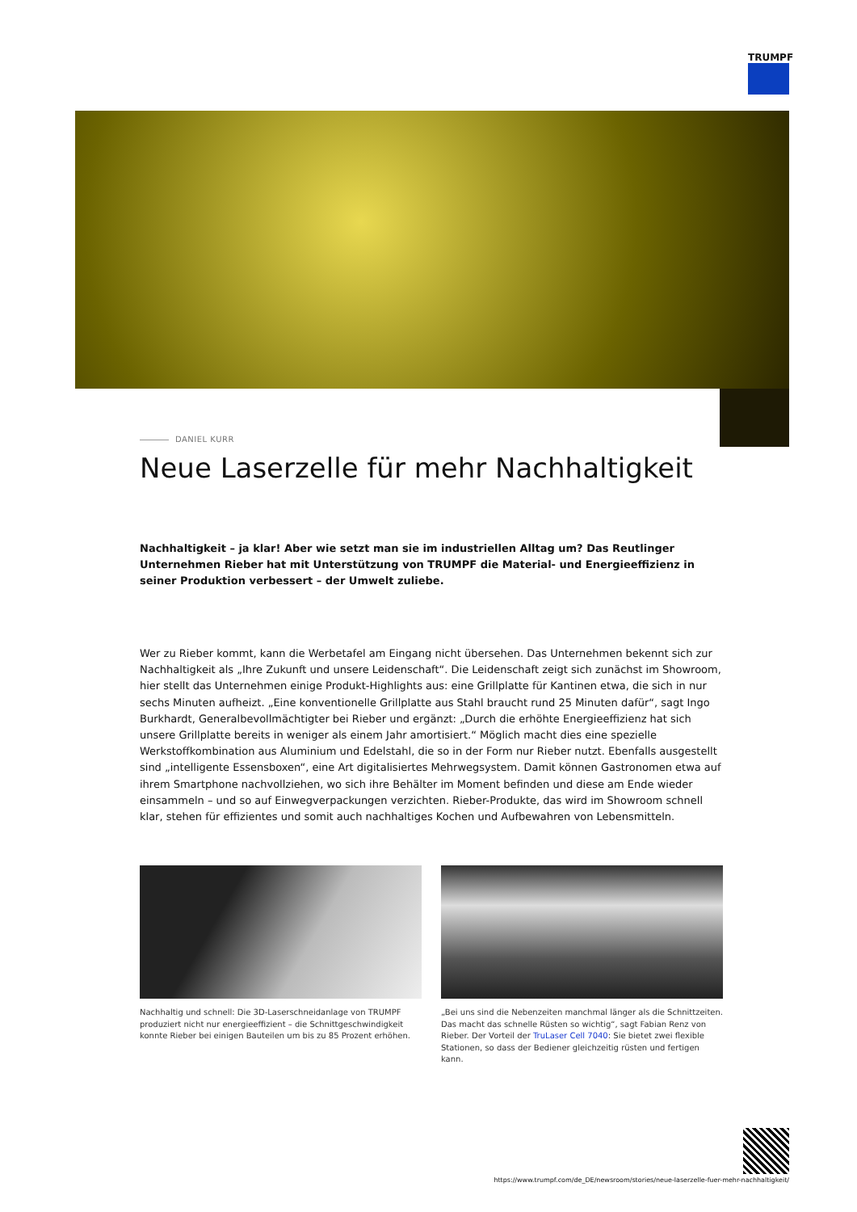TRUMPF
DANIEL KURR
Neue Laserzelle für mehr Nachhaltigkeit
Nachhaltigkeit – ja klar! Aber wie setzt man sie im industriellen Alltag um? Das Reutlinger Unternehmen Rieber hat mit Unterstützung von TRUMPF die Material- und Energieeffizienz in seiner Produktion verbessert – der Umwelt zuliebe.
Wer zu Rieber kommt, kann die Werbetafel am Eingang nicht übersehen. Das Unternehmen bekennt sich zur Nachhaltigkeit als „Ihre Zukunft und unsere Leidenschaft“. Die Leidenschaft zeigt sich zunächst im Showroom, hier stellt das Unternehmen einige Produkt-Highlights aus: eine Grillplatte für Kantinen etwa, die sich in nur sechs Minuten aufheizt. „Eine konventionelle Grillplatte aus Stahl braucht rund 25 Minuten dafür“, sagt Ingo Burkhardt, Generalbevollmächtigter bei Rieber und ergänzt: „Durch die erhöhte Energieeffizienz hat sich unsere Grillplatte bereits in weniger als einem Jahr amortisiert.“ Möglich macht dies eine spezielle Werkstoffkombination aus Aluminium und Edelstahl, die so in der Form nur Rieber nutzt. Ebenfalls ausgestellt sind „intelligente Essensboxen“, eine Art digitalisiertes Mehrwegsystem. Damit können Gastronomen etwa auf ihrem Smartphone nachvollziehen, wo sich ihre Behälter im Moment befinden und diese am Ende wieder einsammeln – und so auf Einwegverpackungen verzichten. Rieber-Produkte, das wird im Showroom schnell klar, stehen für effizientes und somit auch nachhaltiges Kochen und Aufbewahren von Lebensmitteln.
Nachhaltig und schnell: Die 3D-Laserschneidanlage von TRUMPF produziert nicht nur energieeffizient – die Schnittgeschwindigkeit konnte Rieber bei einigen Bauteilen um bis zu 85 Prozent erhöhen.
„Bei uns sind die Nebenzeiten manchmal länger als die Schnittzeiten. Das macht das schnelle Rüsten so wichtig“, sagt Fabian Renz von Rieber. Der Vorteil der TruLaser Cell 7040: Sie bietet zwei flexible Stationen, so dass der Bediener gleichzeitig rüsten und fertigen kann.
https://www.trumpf.com/de_DE/newsroom/stories/neue-laserzelle-fuer-mehr-nachhaltigkeit/